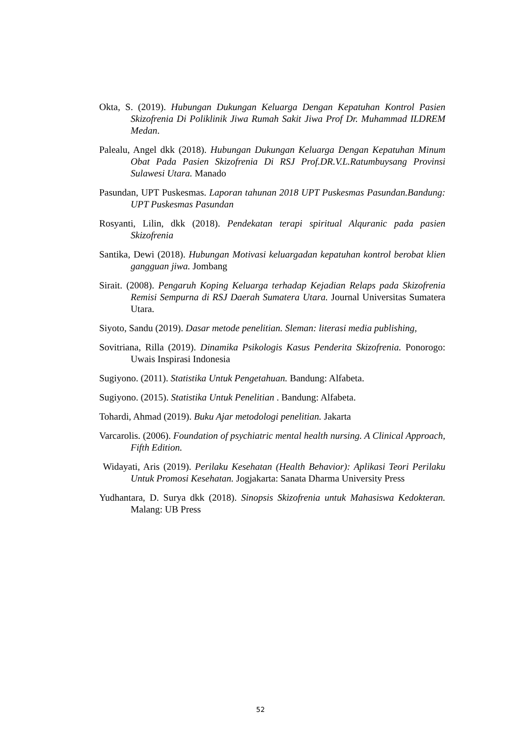Okta, S. (2019). Hubungan Dukungan Keluarga Dengan Kepatuhan Kontrol Pasien Skizofrenia Di Poliklinik Jiwa Rumah Sakit Jiwa Prof Dr. Muhammad ILDREM Medan.
Palealu, Angel dkk (2018). Hubungan Dukungan Keluarga Dengan Kepatuhan Minum Obat Pada Pasien Skizofrenia Di RSJ Prof.DR.V.L.Ratumbuysang Provinsi Sulawesi Utara. Manado
Pasundan, UPT Puskesmas. Laporan tahunan 2018 UPT Puskesmas Pasundan.Bandung: UPT Puskesmas Pasundan
Rosyanti, Lilin, dkk (2018). Pendekatan terapi spiritual Alquranic pada pasien Skizofrenia
Santika, Dewi (2018). Hubungan Motivasi keluargadan kepatuhan kontrol berobat klien gangguan jiwa. Jombang
Sirait. (2008). Pengaruh Koping Keluarga terhadap Kejadian Relaps pada Skizofrenia Remisi Sempurna di RSJ Daerah Sumatera Utara. Journal Universitas Sumatera Utara.
Siyoto, Sandu (2019). Dasar metode penelitian. Sleman: literasi media publishing,
Sovitriana, Rilla (2019). Dinamika Psikologis Kasus Penderita Skizofrenia. Ponorogo: Uwais Inspirasi Indonesia
Sugiyono. (2011). Statistika Untuk Pengetahuan. Bandung: Alfabeta.
Sugiyono. (2015). Statistika Untuk Penelitian . Bandung: Alfabeta.
Tohardi, Ahmad (2019). Buku Ajar metodologi penelitian. Jakarta
Varcarolis. (2006). Foundation of psychiatric mental health nursing. A Clinical Approach, Fifth Edition.
Widayati, Aris (2019). Perilaku Kesehatan (Health Behavior): Aplikasi Teori Perilaku Untuk Promosi Kesehatan. Jogjakarta: Sanata Dharma University Press
Yudhantara, D. Surya dkk (2018). Sinopsis Skizofrenia untuk Mahasiswa Kedokteran. Malang: UB Press
52